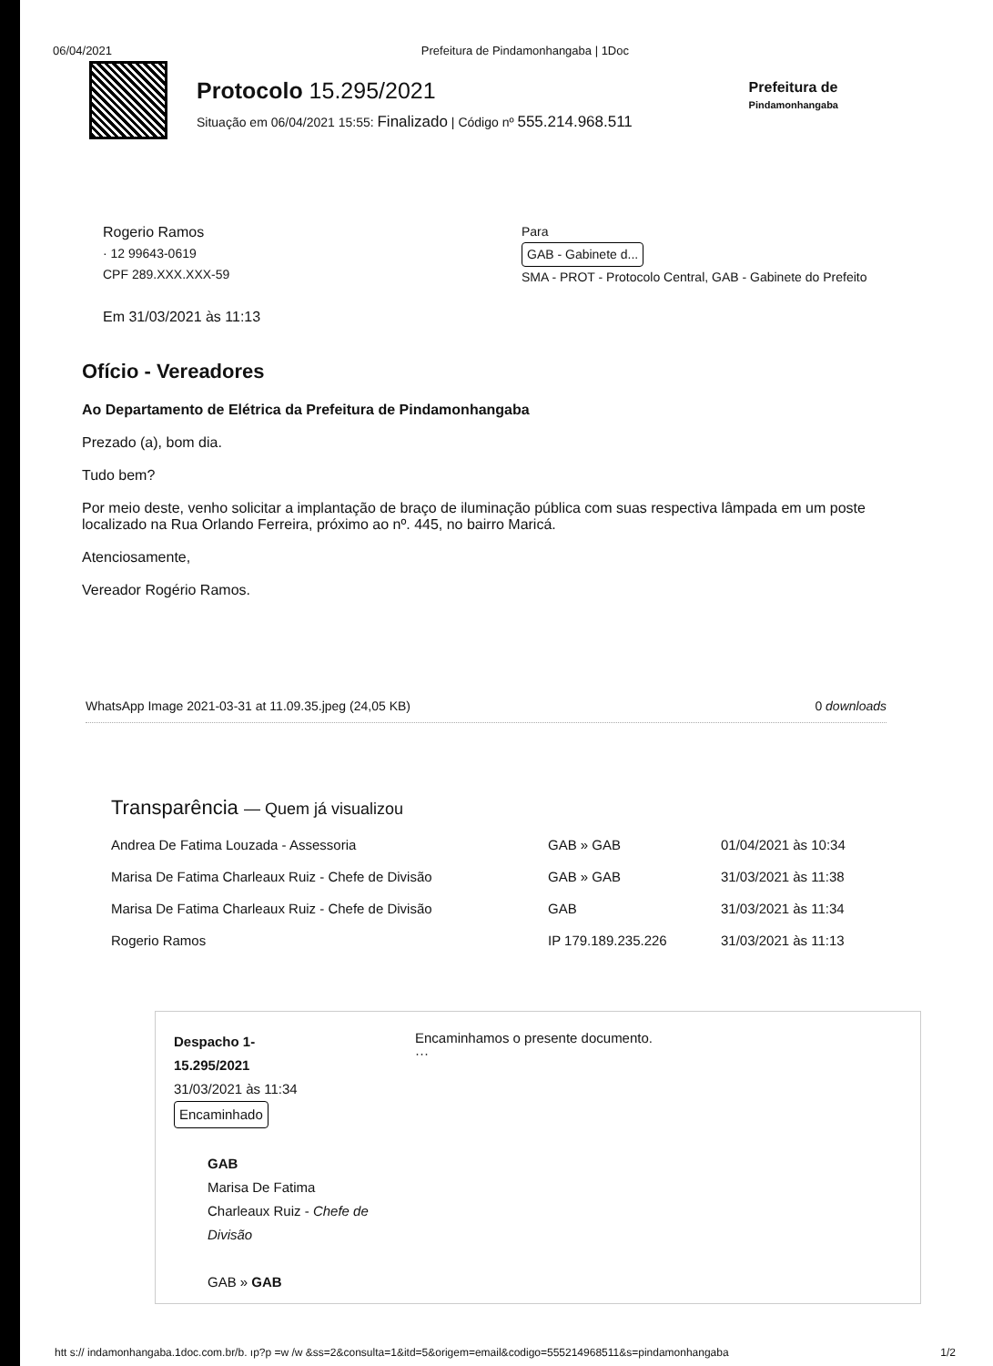06/04/2021 Prefeitura de Pindamonhangaba | 1Doc
Protocolo 15.295/2021
Situação em 06/04/2021 15:55: Finalizado | Código nº 555.214.968.511
Prefeitura de
Pindamonhangaba
Rogerio Ramos
· 12 99643-0619
CPF 289.XXX.XXX-59
Em 31/03/2021 às 11:13
Para
GAB - Gabinete d...
SMA - PROT - Protocolo Central, GAB - Gabinete do Prefeito
Ofício - Vereadores
Ao Departamento de Elétrica da Prefeitura de Pindamonhangaba
Prezado (a), bom dia.
Tudo bem?
Por meio deste, venho solicitar a implantação de braço de iluminação pública com suas respectiva lâmpada em um poste localizado na Rua Orlando Ferreira, próximo ao nº. 445, no bairro Maricá.
Atenciosamente,
Vereador Rogério Ramos.
WhatsApp Image 2021-03-31 at 11.09.35.jpeg (24,05 KB) 0 downloads
Transparência — Quem já visualizou
| Andrea De Fatima Louzada - Assessoria | GAB » GAB | 01/04/2021 às 10:34 |
| Marisa De Fatima Charleaux Ruiz - Chefe de Divisão | GAB » GAB | 31/03/2021 às 11:38 |
| Marisa De Fatima Charleaux Ruiz - Chefe de Divisão | GAB | 31/03/2021 às 11:34 |
| Rogerio Ramos | IP 179.189.235.226 | 31/03/2021 às 11:13 |
Despacho 1-
15.295/2021
31/03/2021 às 11:34
Encaminhado
GAB
Marisa De Fatima Charleaux Ruiz - Chefe de Divisão
GAB » GAB
Encaminhamos o presente documento.
···
htt s:// indamonhangaba.1doc.com.br/b. ıp?p =w /w &ss=2&consulta=1&itd=5&origem=email&codigo=555214968511&s=pindamonhangaba 1/2